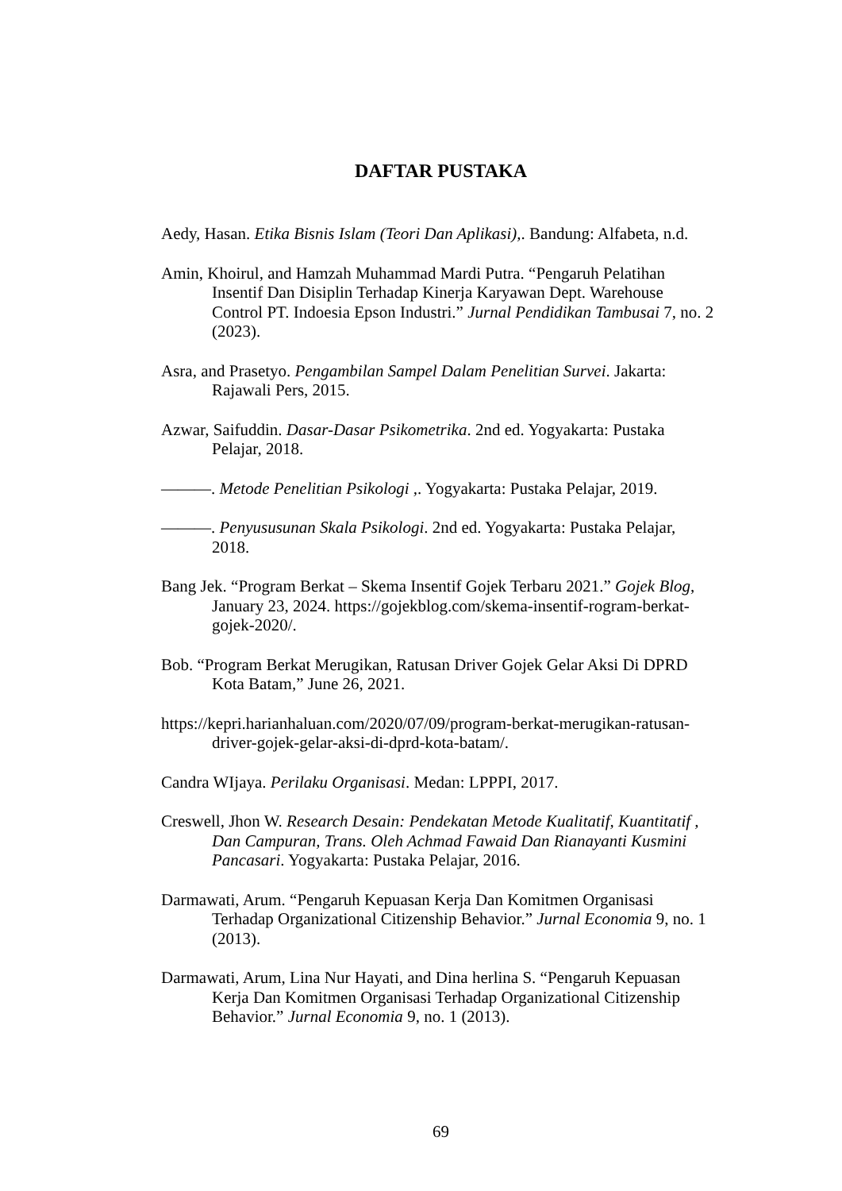DAFTAR PUSTAKA
Aedy, Hasan. Etika Bisnis Islam (Teori Dan Aplikasi),. Bandung: Alfabeta, n.d.
Amin, Khoirul, and Hamzah Muhammad Mardi Putra. “Pengaruh Pelatihan Insentif Dan Disiplin Terhadap Kinerja Karyawan Dept. Warehouse Control PT. Indoesia Epson Industri.” Jurnal Pendidikan Tambusai 7, no. 2 (2023).
Asra, and Prasetyo. Pengambilan Sampel Dalam Penelitian Survei. Jakarta: Rajawali Pers, 2015.
Azwar, Saifuddin. Dasar-Dasar Psikometrika. 2nd ed. Yogyakarta: Pustaka Pelajar, 2018.
———. Metode Penelitian Psikologi ,. Yogyakarta: Pustaka Pelajar, 2019.
———. Penyususunan Skala Psikologi. 2nd ed. Yogyakarta: Pustaka Pelajar, 2018.
Bang Jek. “Program Berkat – Skema Insentif Gojek Terbaru 2021.” Gojek Blog, January 23, 2024. https://gojekblog.com/skema-insentif-rogram-berkat-gojek-2020/.
Bob. “Program Berkat Merugikan, Ratusan Driver Gojek Gelar Aksi Di DPRD Kota Batam,” June 26, 2021.
https://kepri.harianhaluan.com/2020/07/09/program-berkat-merugikan-ratusan-driver-gojek-gelar-aksi-di-dprd-kota-batam/.
Candra WIjaya. Perilaku Organisasi. Medan: LPPPI, 2017.
Creswell, Jhon W. Research Desain: Pendekatan Metode Kualitatif, Kuantitatif , Dan Campuran, Trans. Oleh Achmad Fawaid Dan Rianayanti Kusmini Pancasari. Yogyakarta: Pustaka Pelajar, 2016.
Darmawati, Arum. “Pengaruh Kepuasan Kerja Dan Komitmen Organisasi Terhadap Organizational Citizenship Behavior.” Jurnal Economia 9, no. 1 (2013).
Darmawati, Arum, Lina Nur Hayati, and Dina herlina S. “Pengaruh Kepuasan Kerja Dan Komitmen Organisasi Terhadap Organizational Citizenship Behavior.” Jurnal Economia 9, no. 1 (2013).
69